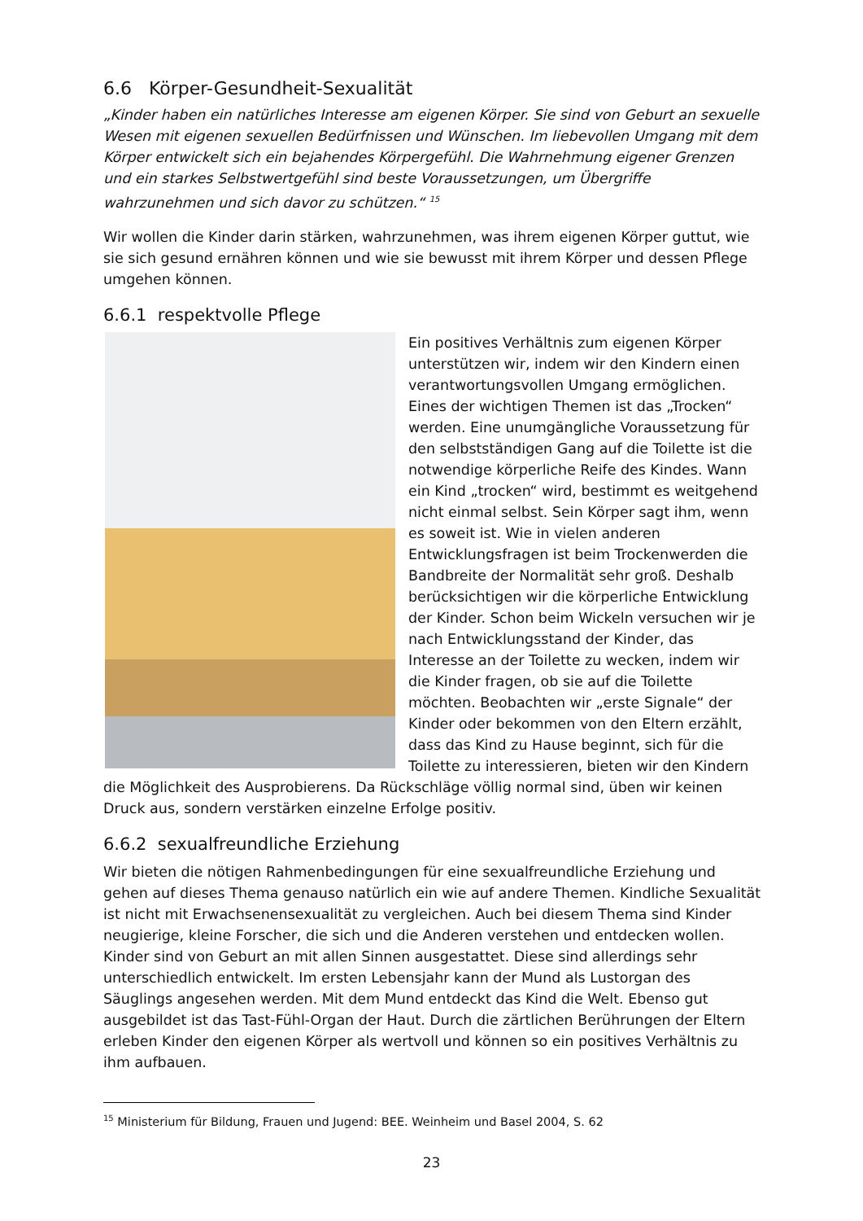6.6 Körper-Gesundheit-Sexualität
„Kinder haben ein natürliches Interesse am eigenen Körper. Sie sind von Geburt an sexuelle Wesen mit eigenen sexuellen Bedürfnissen und Wünschen. Im liebevollen Umgang mit dem Körper entwickelt sich ein bejahendes Körpergefühl. Die Wahrnehmung eigener Grenzen und ein starkes Selbstwertgefühl sind beste Voraussetzungen, um Übergriffe wahrzunehmen und sich davor zu schützen.“ <sup>15</sup>
Wir wollen die Kinder darin stärken, wahrzunehmen, was ihrem eigenen Körper guttut, wie sie sich gesund ernähren können und wie sie bewusst mit ihrem Körper und dessen Pflege umgehen können.
6.6.1 respektvolle Pflege
Ein positives Verhältnis zum eigenen Körper unterstützen wir, indem wir den Kindern einen verantwortungsvollen Umgang ermöglichen. Eines der wichtigen Themen ist das „Trocken“ werden. Eine unumgängliche Voraussetzung für den selbstständigen Gang auf die Toilette ist die notwendige körperliche Reife des Kindes. Wann ein Kind „trocken“ wird, bestimmt es weitgehend nicht einmal selbst. Sein Körper sagt ihm, wenn es soweit ist. Wie in vielen anderen Entwicklungsfragen ist beim Trockenwerden die Bandbreite der Normalität sehr groß. Deshalb berücksichtigen wir die körperliche Entwicklung der Kinder. Schon beim Wickeln versuchen wir je nach Entwicklungsstand der Kinder, das Interesse an der Toilette zu wecken, indem wir die Kinder fragen, ob sie auf die Toilette möchten. Beobachten wir „erste Signale“ der Kinder oder bekommen von den Eltern erzählt, dass das Kind zu Hause beginnt, sich für die Toilette zu interessieren, bieten wir den Kindern die Möglichkeit des Ausprobierens. Da Rückschläge völlig normal sind, üben wir keinen Druck aus, sondern verstärken einzelne Erfolge positiv.
6.6.2 sexualfreundliche Erziehung
Wir bieten die nötigen Rahmenbedingungen für eine sexualfreundliche Erziehung und gehen auf dieses Thema genauso natürlich ein wie auf andere Themen. Kindliche Sexualität ist nicht mit Erwachsenensexualität zu vergleichen. Auch bei diesem Thema sind Kinder neugierige, kleine Forscher, die sich und die Anderen verstehen und entdecken wollen.
Kinder sind von Geburt an mit allen Sinnen ausgestattet. Diese sind allerdings sehr unterschiedlich entwickelt. Im ersten Lebensjahr kann der Mund als Lustorgan des Säuglings angesehen werden. Mit dem Mund entdeckt das Kind die Welt. Ebenso gut ausgebildet ist das Tast-Fühl-Organ der Haut. Durch die zärtlichen Berührungen der Eltern erleben Kinder den eigenen Körper als wertvoll und können so ein positives Verhältnis zu ihm aufbauen.
<sup>15</sup> Ministerium für Bildung, Frauen und Jugend: BEE. Weinheim und Basel 2004, S. 62
23